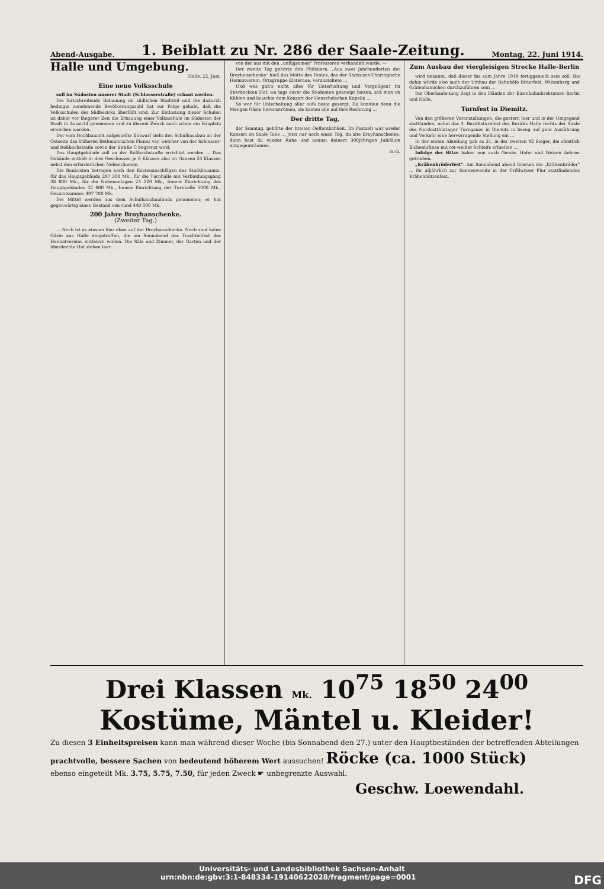Abend-Ausgabe.
1. Beiblatt zu Nr. 286 der Saale-Zeitung.
Montag, 22. Juni 1914.
Halle und Umgebung.
Halle, 22. Juni.
Eine neue Volksschule
soll im Südosten unserer Stadt (Schlosserstraße) erbaut werden.
Die fortschreitende Bebauung im südlichen Stadtteil und die dadurch bedingte zunehmende Bevölkerungszahl hat zur Folge gehabt, daß die Volksschulen des Südbezirks überfüllt sind. Zur Entlastung dieser Schulen ist daher vor längerer Zeit die Erbauung einer Volksschule im Südosten der Stadt in Aussicht genommen und zu diesem Zweck auch schon ein Bauplatz erworben worden.
Der vom Hochbauamt aufgestellte Entwurf sieht den Schulhausbau an der Ostseite des früheren Bethmannschen Planes vor, welcher von der Schlosser- und Roßbachstraße sowie der Straße C begrenzt wird.
Das Hauptgebäude soll an der Roßbachstraße errichtet werden ... Das Gebäude enthält in drei Geschossen je 8 Klassen also im Ganzen 24 Klassen nebst den erforderlichen Nebenräumen.
Die Baukosten betragen nach den Kostenanschlägen des Stadtbauamts: für das Hauptgebäude 297 300 Mk., für die Turnhalle mit Verbindungsgang 38 600 Mk., für die Nebenanlagen 24 200 Mk., Innere Einrichtung des Hauptgebäudes 42 600 Mk., Innere Einrichtung der Turnhalle 5000 Mk., Gesamtsumme: 407 700 Mk.
Die Mittel werden aus dem Schulhausbaufonds genommen; er hat gegenwärtig einen Bestand von rund 440 000 Mk.
200 Jahre Broyhanschenke.
(Zweiter Tag.)
... Noch ist es einsam hier oben auf der Broyhanschenke. Noch sind keine Gäste aus Halle eingetroffen, die am Sonnabend das Trachtenfest des Heimatvereins mitfeiern wollen. Die Säle und Zimmer, der Garten und der überdachte Hof stehen leer ...
von der aus mit den „unfügsamen" Professoren verhandelt wurde. —
Der zweite Tag gehörte den Philistern. „Aus zwei Jahrhunderten der Broyhanschenke" hieß das Motto des Festes, das der Sächsisch-Thüringische Heimatverein, Ortsgruppe Elsteraue, veranstaltete ...
Und was gab's nicht alles für Unterhaltung und Vergnügen! Im überdeckten Hof, wo tags zuvor die Studenten gekneipt hatten, saß man im Kühlen und lauschte dem Konzert der Henschelschen Kapelle ...
So war für Unterhaltung aller aufs beste gesorgt. Da konnten denn die Mengen Gäste hereinströmen, sie kamen alle auf ihre Rechnung ...
Der dritte Tag,
der Sonntag, gehörte der breiten Oeffentlichkeit. Im Festzelt war wieder Konzert im Saale Tanz ... Jetzt nur noch einen Tag, du alte Broyhanschenke, dann hast du wieder Ruhe und kannst deinem 300jährigen Jubiläum entgegenträumen.
mi-li.
Zum Ausbau der viergleisigen Strecke Halle-Berlin
wird bekannt, daß dieser bis zum Jahre 1918 fertiggestellt sein soll. Bis dahin würde also auch der Umbau der Bahnhöfe Bitterfeld, Wittenberg und Gräfenhainichen durchzuführen sein ...
Die Oberbauleitung liegt in den Händen der Eisenbahndirektionen Berlin und Halle.
Turnfest in Diemitz.
Von den größeren Veranstaltungen, die gestern hier und in der Umgegend stattfanden, nahm das 4. Bezirksturnfest des Bezirks Halle rechts der Saale des Nordostthüringer Turngaues in Diemitz in bezug auf gute Ausführung und Verkehr eine hervorragende Stellung ein ...
In der ersten Abteilung gab es 31, in der zweiten 92 Sieger, die sämtlich Eichenkränze mit rot-weißer Schleife erhielten ...
Infolge der Hitze haben nun auch Gerste, Hafer und Weizen Aehren getrieben.
„Krähenbrüderfest". Am Sonnabend abend feierten die „Krähenbrüder" ... ihr alljährlich zur Sonnenwende in der Cröllwitzer Flur stattfindendes Krähenhüttenfest.
Drei Klassen Mk. 10<sup>75</sup> 18<sup>50</sup> 24<sup>00</sup>
Kostüme, Mäntel u. Kleider!
Zu diesen 3 Einheitspreisen kann man während dieser Woche (bis Sonnabend den 27.) unter den Hauptbeständen der betreffenden Abteilungen
prachtvolle, bessere Sachen von bedeutend höherem Wert aussuchen! Röcke (ca. 1000 Stück)
ebenso eingeteilt Mk. 3.75, 5.75, 7.50, für jeden Zweck ☛ unbegrenzte Auswahl.
Geschw. Loewendahl.
Universitäts- und Landesbibliothek Sachsen-Anhalt
urn:nbn:de:gbv:3:1-848334-19140622028/fragment/page=0001 DFG